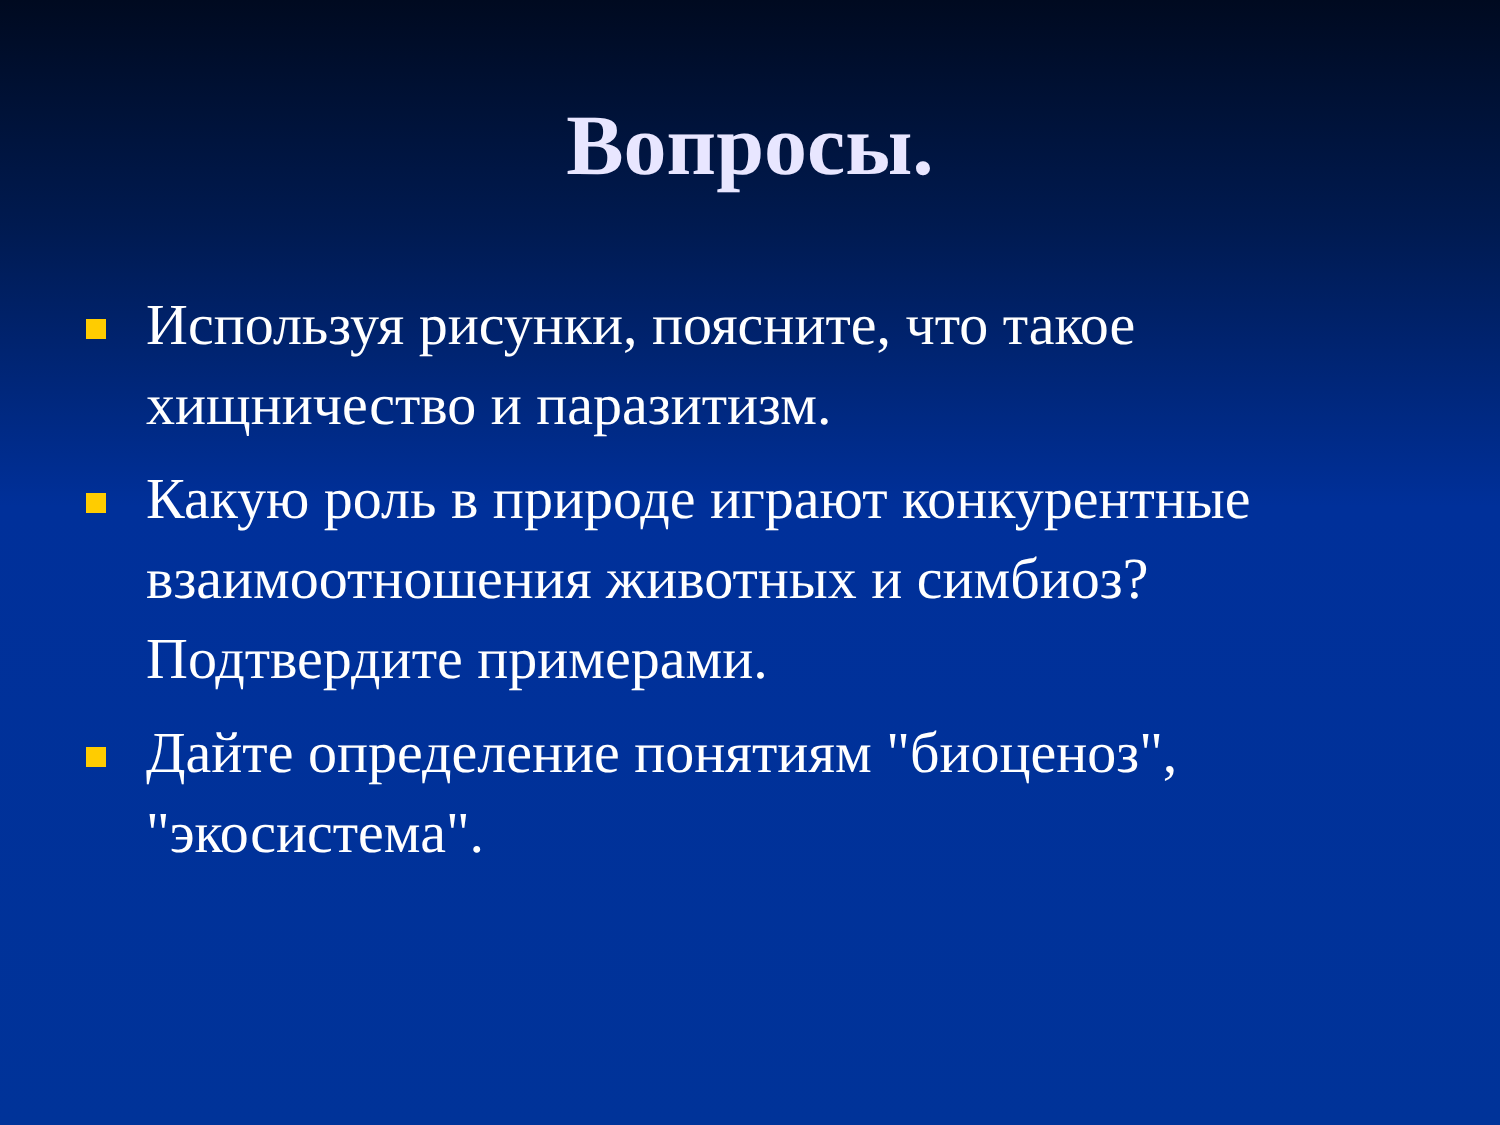Вопросы.
Используя рисунки, поясните, что такое хищничество и паразитизм.
Какую роль в природе играют конкурентные взаимоотношения животных и симбиоз? Подтвердите примерами.
Дайте определение понятиям "биоценоз", "экосистема".